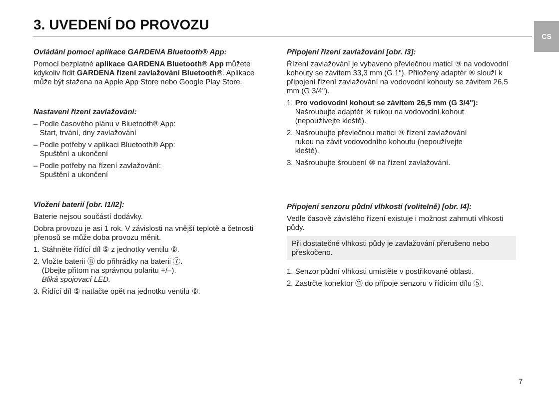3. UVEDENÍ DO PROVOZU CS
Ovládání pomocí aplikace GARDENA Bluetooth® App:
Pomocí bezplatné aplikace GARDENA Bluetooth® App můžete kdykoliv řídit GARDENA řízení zavlažování Bluetooth®. Aplikace může být stažena na Apple App Store nebo Google Play Store.
Nastavení řízení zavlažování:
– Podle časového plánu v Bluetooth® App:
Start, trvání, dny zavlažování
– Podle potřeby v aplikaci Bluetooth® App:
Spuštění a ukončení
– Podle potřeby na řízení zavlažování:
Spuštění a ukončení
Vložení baterií [obr. I1/I2]:
Baterie nejsou součástí dodávky.
Dobra provozu je asi 1 rok. V závislosti na vnější teplotě a četnosti přenosů se může doba provozu měnit.
1. Stáhněte řídící díl ⑤ z jednotky ventilu ⑥.
2. Vložte baterii Ⓑ do přihrádky na baterii ⑦.
(Dbejte přitom na správnou polaritu +/–).
Bliká spojovací LED.
3. Řídící díl ⑤ natlačte opět na jednotku ventilu ⑥.
Připojení řízení zavlažování [obr. I3]:
Řízení zavlažování je vybaveno převlečnou maticí ⑨ na vodovodní kohouty se závitem 33,3 mm (G 1"). Přiložený adaptér ⑧ slouží k připojení řízení zavlažování na vodovodní kohouty se závitem 26,5 mm (G 3/4").
1. Pro vodovodní kohout se závitem 26,5 mm (G 3/4"):
Našroubujte adaptér ⑧ rukou na vodovodní kohout
(nepoužívejte kleště).
2. Našroubujte převlečnou matici ⑨ řízení zavlažování
rukou na závit vodovodního kohoutu (nepoužívejte
kleště).
3. Našroubujte šroubení ⑩ na řízení zavlažování.
Připojení senzoru půdní vlhkosti (volitelně) [obr. I4]:
Vedle časově závislého řízení existuje i možnost zahrnutí vlhkosti půdy.
Při dostatečné vlhkosti půdy je zavlažování přerušeno nebo přeskočeno.
1. Senzor půdní vlhkosti umístěte v postřikované oblasti.
2. Zastrčte konektor ⑪ do přípoje senzoru v řídícím dílu ⑤.
7